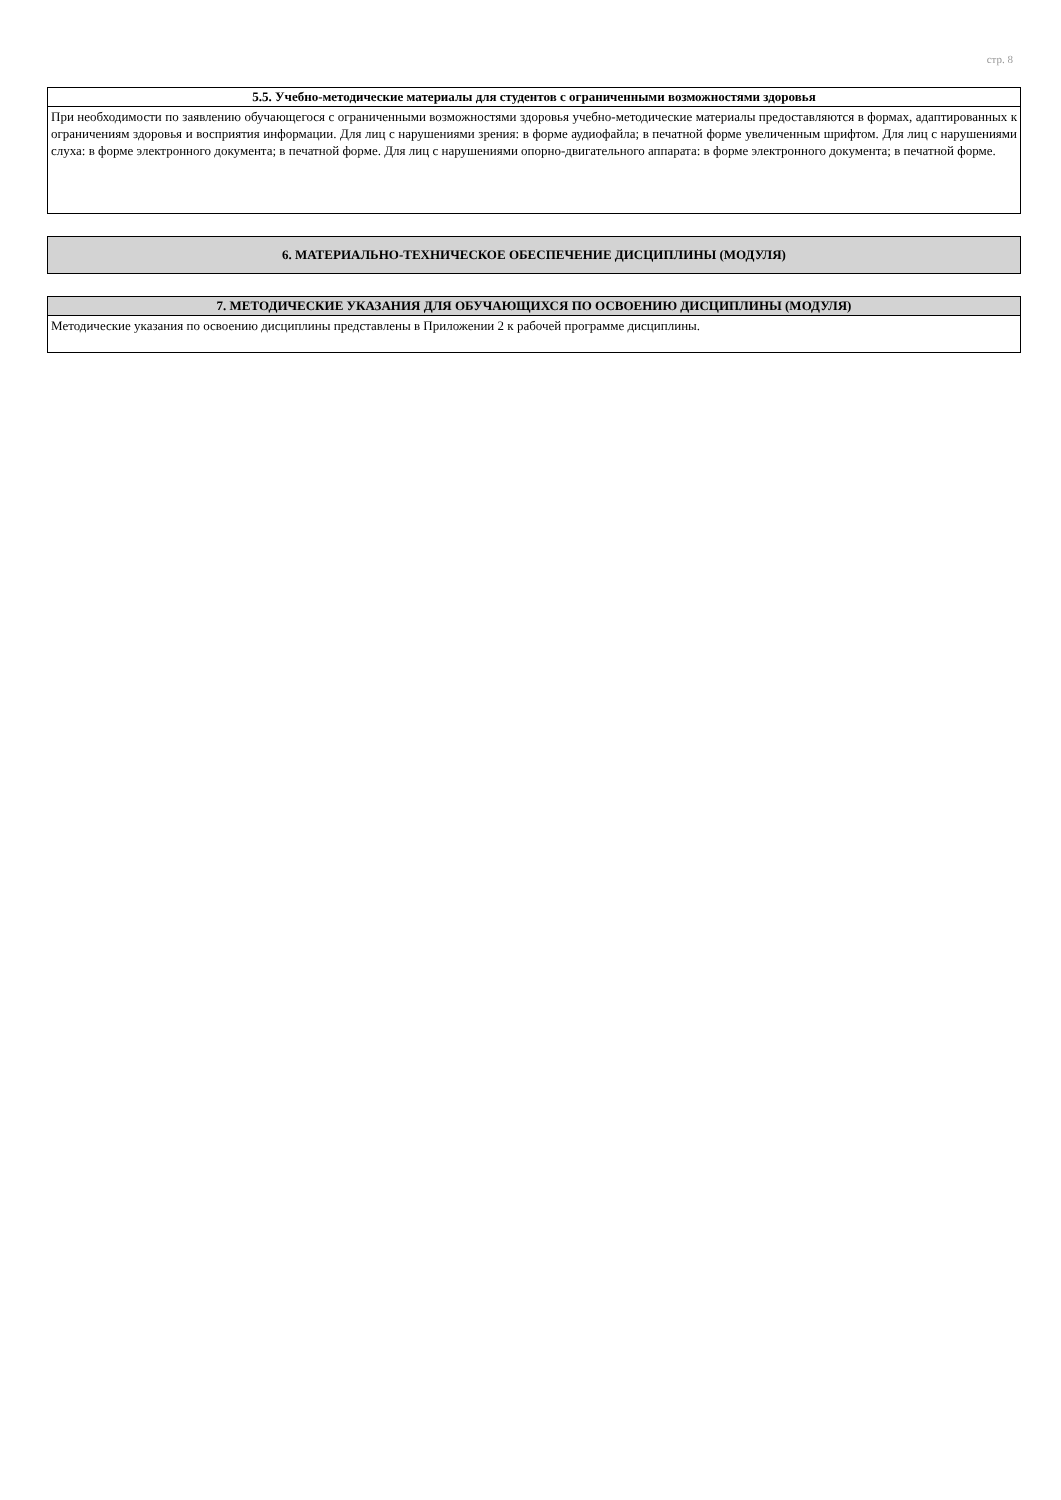стр. 8
| 5.5. Учебно-методические материалы для студентов с ограниченными возможностями здоровья |
| --- |
| При необходимости по заявлению обучающегося с ограниченными возможностями здоровья учебно-методические материалы предоставляются в формах, адаптированных к ограничениям здоровья и восприятия информации. Для лиц с нарушениями зрения: в форме аудиофайла; в печатной форме увеличенным шрифтом. Для лиц с нарушениями слуха: в форме электронного документа; в печатной форме. Для лиц с нарушениями опорно-двигательного аппарата: в форме электронного документа; в печатной форме. |
| 6. МАТЕРИАЛЬНО-ТЕХНИЧЕСКОЕ ОБЕСПЕЧЕНИЕ ДИСЦИПЛИНЫ (МОДУЛЯ) |
| --- |
| 7. МЕТОДИЧЕСКИЕ УКАЗАНИЯ ДЛЯ ОБУЧАЮЩИХСЯ ПО ОСВОЕНИЮ ДИСЦИПЛИНЫ (МОДУЛЯ) |
| --- |
| Методические указания по освоению дисциплины представлены в Приложении 2 к рабочей программе дисциплины. |